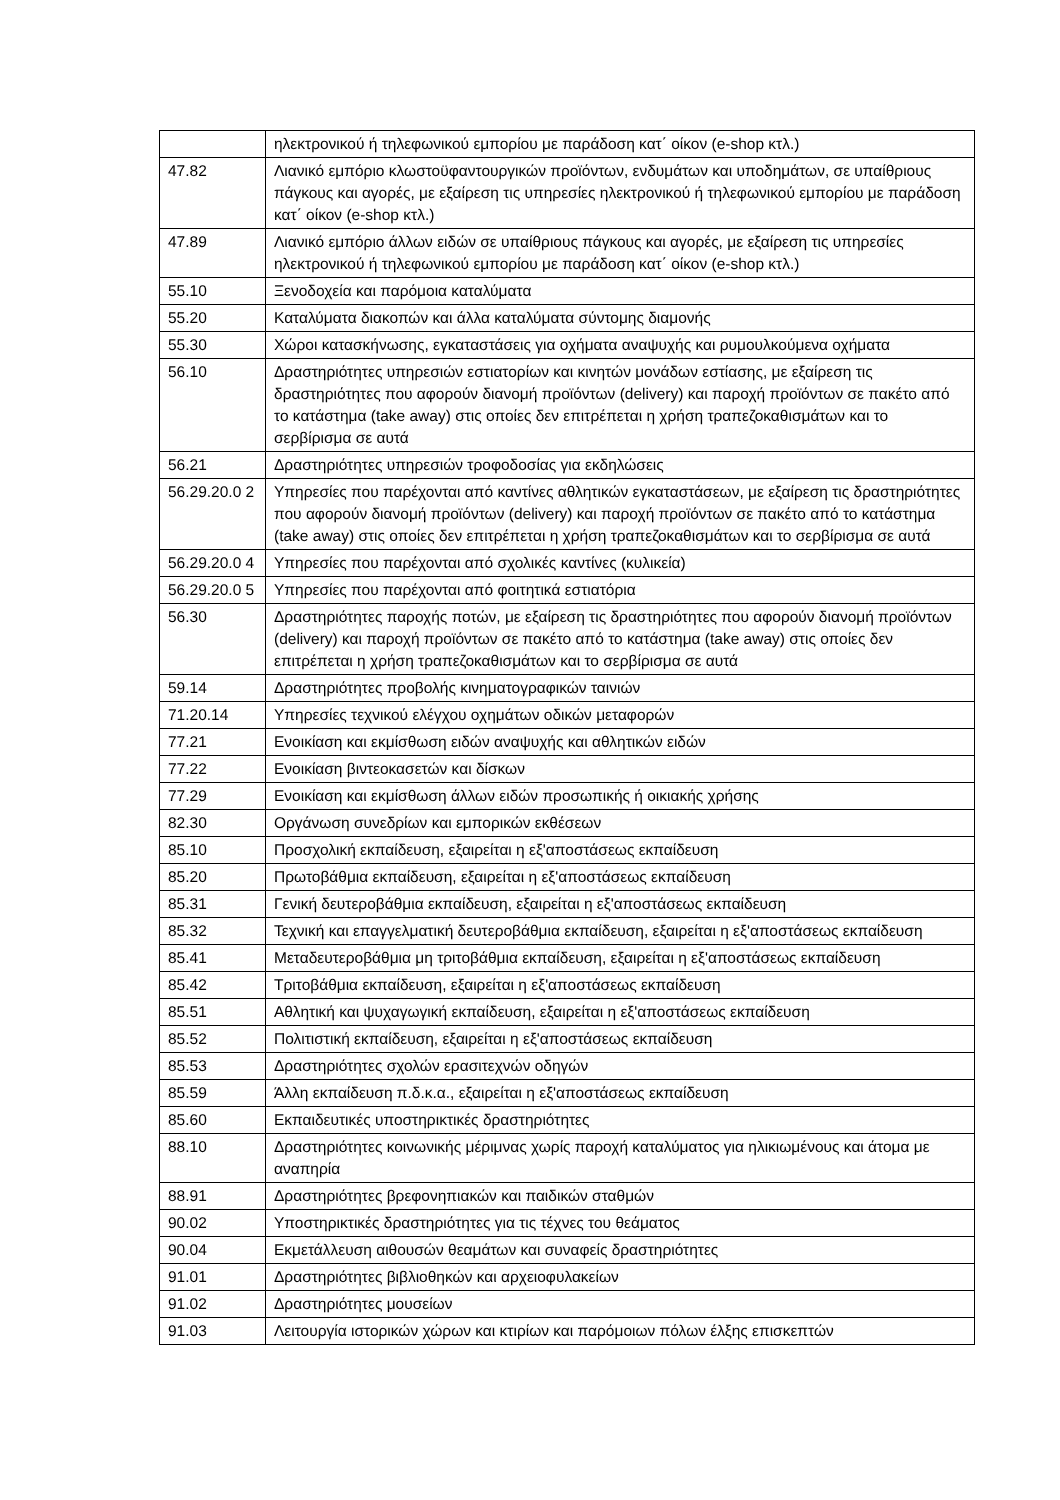| | ηλεκτρονικού ή τηλεφωνικού εμπορίου με παράδοση κατ΄ οίκον (e-shop κτλ.) |
| 47.82 | Λιανικό εμπόριο κλωστοϋφαντουργικών προϊόντων, ενδυμάτων και υποδημάτων, σε υπαίθριους πάγκους και αγορές, με εξαίρεση τις υπηρεσίες ηλεκτρονικού ή τηλεφωνικού εμπορίου με παράδοση κατ΄ οίκον (e-shop κτλ.) |
| 47.89 | Λιανικό εμπόριο άλλων ειδών σε υπαίθριους πάγκους και αγορές, με εξαίρεση τις υπηρεσίες ηλεκτρονικού ή τηλεφωνικού εμπορίου με παράδοση κατ΄ οίκον (e-shop κτλ.) |
| 55.10 | Ξενοδοχεία και παρόμοια καταλύματα |
| 55.20 | Καταλύματα διακοπών και άλλα καταλύματα σύντομης διαμονής |
| 55.30 | Χώροι κατασκήνωσης, εγκαταστάσεις για οχήματα αναψυχής και ρυμουλκούμενα οχήματα |
| 56.10 | Δραστηριότητες υπηρεσιών εστιατορίων και κινητών μονάδων εστίασης, με εξαίρεση τις δραστηριότητες που αφορούν διανομή προϊόντων (delivery) και παροχή προϊόντων σε πακέτο από το κατάστημα (take away) στις οποίες δεν επιτρέπεται η χρήση τραπεζοκαθισμάτων και το σερβίρισμα σε αυτά |
| 56.21 | Δραστηριότητες υπηρεσιών τροφοδοσίας για εκδηλώσεις |
| 56.29.20.0 2 | Υπηρεσίες που παρέχονται από καντίνες αθλητικών εγκαταστάσεων, με εξαίρεση τις δραστηριότητες που αφορούν διανομή προϊόντων (delivery) και παροχή προϊόντων σε πακέτο από το κατάστημα (take away) στις οποίες δεν επιτρέπεται η χρήση τραπεζοκαθισμάτων και το σερβίρισμα σε αυτά |
| 56.29.20.0 4 | Υπηρεσίες που παρέχονται από σχολικές καντίνες (κυλικεία) |
| 56.29.20.0 5 | Υπηρεσίες που παρέχονται από φοιτητικά εστιατόρια |
| 56.30 | Δραστηριότητες παροχής ποτών, με εξαίρεση τις δραστηριότητες που αφορούν διανομή προϊόντων (delivery) και παροχή προϊόντων σε πακέτο από το κατάστημα (take away) στις οποίες δεν επιτρέπεται η χρήση τραπεζοκαθισμάτων και το σερβίρισμα σε αυτά |
| 59.14 | Δραστηριότητες προβολής κινηματογραφικών ταινιών |
| 71.20.14 | Υπηρεσίες τεχνικού ελέγχου οχημάτων οδικών μεταφορών |
| 77.21 | Ενοικίαση και εκμίσθωση ειδών αναψυχής και αθλητικών ειδών |
| 77.22 | Ενοικίαση βιντεοκασετών και δίσκων |
| 77.29 | Ενοικίαση και εκμίσθωση άλλων ειδών προσωπικής ή οικιακής χρήσης |
| 82.30 | Οργάνωση συνεδρίων και εμπορικών εκθέσεων |
| 85.10 | Προσχολική εκπαίδευση, εξαιρείται η εξ'αποστάσεως εκπαίδευση |
| 85.20 | Πρωτοβάθμια εκπαίδευση, εξαιρείται η εξ'αποστάσεως εκπαίδευση |
| 85.31 | Γενική δευτεροβάθμια εκπαίδευση, εξαιρείται η εξ'αποστάσεως εκπαίδευση |
| 85.32 | Τεχνική και επαγγελματική δευτεροβάθμια εκπαίδευση, εξαιρείται η εξ'αποστάσεως εκπαίδευση |
| 85.41 | Μεταδευτεροβάθμια μη τριτοβάθμια εκπαίδευση, εξαιρείται η εξ'αποστάσεως εκπαίδευση |
| 85.42 | Τριτοβάθμια εκπαίδευση, εξαιρείται η εξ'αποστάσεως εκπαίδευση |
| 85.51 | Αθλητική και ψυχαγωγική εκπαίδευση, εξαιρείται η εξ'αποστάσεως εκπαίδευση |
| 85.52 | Πολιτιστική εκπαίδευση, εξαιρείται η εξ'αποστάσεως εκπαίδευση |
| 85.53 | Δραστηριότητες σχολών ερασιτεχνών οδηγών |
| 85.59 | Άλλη εκπαίδευση π.δ.κ.α., εξαιρείται η εξ'αποστάσεως εκπαίδευση |
| 85.60 | Εκπαιδευτικές υποστηρικτικές δραστηριότητες |
| 88.10 | Δραστηριότητες κοινωνικής μέριμνας χωρίς παροχή καταλύματος για ηλικιωμένους και άτομα με αναπηρία |
| 88.91 | Δραστηριότητες βρεφονηπιακών και παιδικών σταθμών |
| 90.02 | Υποστηρικτικές δραστηριότητες για τις τέχνες του θεάματος |
| 90.04 | Εκμετάλλευση αιθουσών θεαμάτων και συναφείς δραστηριότητες |
| 91.01 | Δραστηριότητες βιβλιοθηκών και αρχειοφυλακείων |
| 91.02 | Δραστηριότητες μουσείων |
| 91.03 | Λειτουργία ιστορικών χώρων και κτιρίων και παρόμοιων πόλων έλξης επισκεπτών |